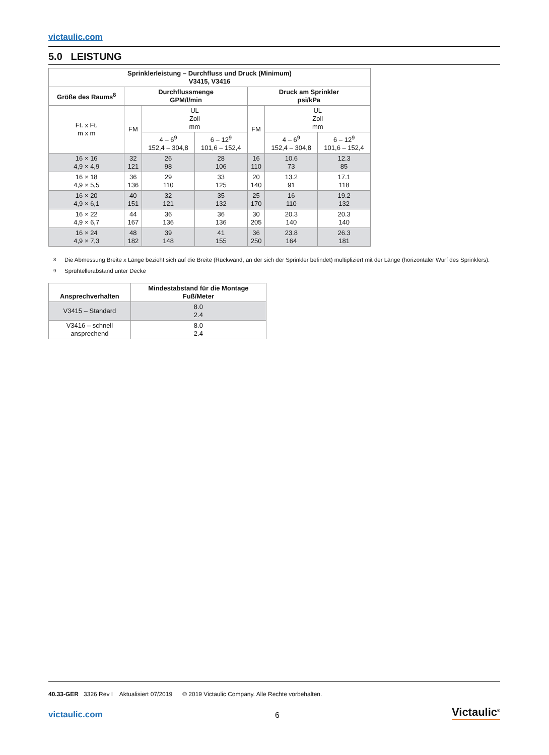victaulic.com
5.0 LEISTUNG
| Sprinklerleistung – Durchfluss und Druck (Minimum) V3415, V3416 | | | | | | |
| --- | --- | --- | --- | --- | --- | --- |
| Größe des Raums<sup>8</sup> | Durchflussmenge GPM/l/min | | | Druck am Sprinkler psi/kPa | | |
| Ft. x Ft. m x m | FM | UL Zoll mm | | FM | UL Zoll mm | |
| | | 4 – 6<sup>9</sup> 152,4 – 304,8 | 6 – 12<sup>9</sup> 101,6 – 152,4 | | 4 – 6<sup>9</sup> 152,4 – 304,8 | 6 – 12<sup>9</sup> 101,6 – 152,4 |
| 16 × 16 4,9 × 4,9 | 32 121 | 26 98 | 28 106 | 16 110 | 10.6 73 | 12.3 85 |
| 16 × 18 4,9 × 5,5 | 36 136 | 29 110 | 33 125 | 20 140 | 13.2 91 | 17.1 118 |
| 16 × 20 4,9 × 6,1 | 40 151 | 32 121 | 35 132 | 25 170 | 16 110 | 19.2 132 |
| 16 × 22 4,9 × 6,7 | 44 167 | 36 136 | 36 136 | 30 205 | 20.3 140 | 20.3 140 |
| 16 × 24 4,9 × 7,3 | 48 182 | 39 148 | 41 155 | 36 250 | 23.8 164 | 26.3 181 |
<sup>8</sup> Die Abmessung Breite x Länge bezieht sich auf die Breite (Rückwand, an der sich der Sprinkler befindet) multipliziert mit der Länge (horizontaler Wurf des Sprinklers).
<sup>9</sup> Sprühtellerabstand unter Decke
| Ansprechverhalten | Mindestabstand für die Montage Fuß/Meter |
| --- | --- |
| V3415 – Standard | 8.0 2.4 |
| V3416 – schnell ansprechend | 8.0 2.4 |
40.33-GER 3326 Rev I Aktualisiert 07/2019 © 2019 Victaulic Company. Alle Rechte vorbehalten.
victaulic.com 6 Victaulic<sup>®</sup>